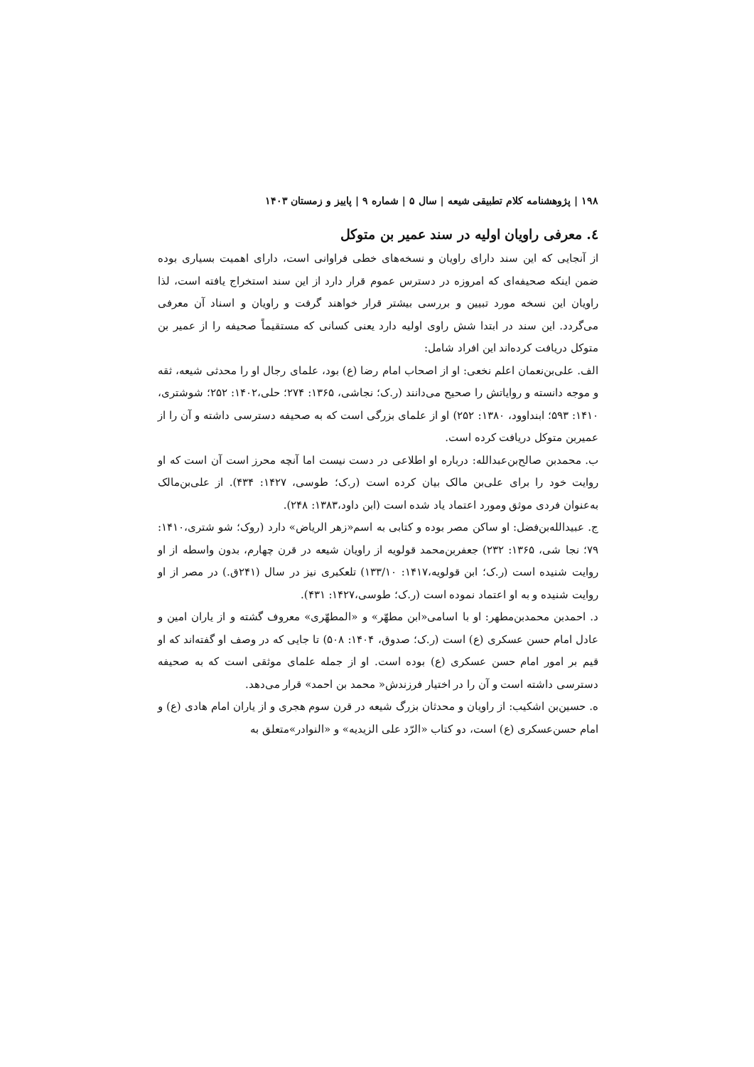۱۹۸ | پژوهشنامه کلام تطبیقی شیعه | سال ۵ | شماره ۹ | پاییز و زمستان ۱۴۰۳
٤. معرفی راویان اولیه در سند عمیر بن متوکل
از آنجایی که این سند دارای راویان و نسخه‌های خطی فراوانی است، دارای اهمیت بسیاری بوده ضمن اینکه صحیفه‌ای که امروزه در دسترس عموم قرار دارد از این سند استخراج یافته است، لذا راویان این نسخه مورد تبیین و بررسی بیشتر قرار خواهند گرفت و راویان و اسناد آن معرفی می‌گردد. این سند در ابتدا شش راوی اولیه دارد یعنی کسانی که مستقیماً صحیفه را از عمیر بن متوکل دریافت کرده‌اند این افراد شامل:
الف. علی‌بن‌نعمان اعلم نخعی: او از اصحاب امام رضا (ع) بود، علمای رجال او را محدثی شیعه، ثقه و موجه دانسته و روایاتش را صحیح می‌دانند (ر.ک؛ نجاشی، ۱۳۶۵: ۲۷۴؛ حلی،۱۴۰۲: ۲۵۲؛ شوشتری، ۱۴۱۰: ۵۹۳؛ ابنداوود، ۱۳۸۰: ۲۵۲) او از علمای بزرگی است که به صحیفه دسترسی داشته و آن را از عمیربن متوکل دریافت کرده است.
ب. محمدبن صالح‌بن‌عبدالله: درباره او اطلاعی در دست نیست اما آنچه محرز است آن است که او روایت خود را برای علی‌بن مالک بیان کرده است (ر.ک؛ طوسی، ۱۴۲۷: ۴۳۴). از علی‌بن‌مالک به‌عنوان فردی موثق ومورد اعتماد یاد شده است (ابن داود،۱۳۸۳: ۲۴۸).
ج. عبیدالله‌بن‌فضل: او ساکن مصر بوده و کتابی به اسم«زهر الریاض» دارد (روک؛ شو شتری،۱۴۱۰: ۷۹؛ نجا شی، ۱۳۶۵: ۲۳۲) جعفربن‌محمد قولویه از راویان شیعه در قرن چهارم، بدون واسطه از او روایت شنیده است (ر.ک؛ ابن قولویه،۱۴۱۷: ۱۳۳/۱۰) تلعکبری نیز در سال (۲۴۱ق.) در مصر از او روایت شنیده و به او اعتماد نموده است (ر.ک؛ طوسی،۱۴۲۷: ۴۳۱).
د. احمدبن محمدبن‌مطهر: او با اسامی«ابن مطهّر» و «المطهّری» معروف گشته و از یاران امین و عادل امام حسن عسکری (ع) است (ر.ک؛ صدوق، ۱۴۰۴: ۵۰۸) تا جایی که در وصف او گفته‌اند که او قیم بر امور امام حسن عسکری (ع) بوده است. او از جمله علمای موثقی است که به صحیفه دسترسی داشته است و آن را در اختیار فرزندش« محمد بن احمد» قرار می‌دهد.
ه. حسین‌بن اشکیب: از راویان و محدثان بزرگ شیعه در قرن سوم هجری و از یاران امام هادی (ع) و امام حسن‌عسکری (ع) است، دو کتاب «الرّد علی الزیدیه» و «النوادر»متعلق به